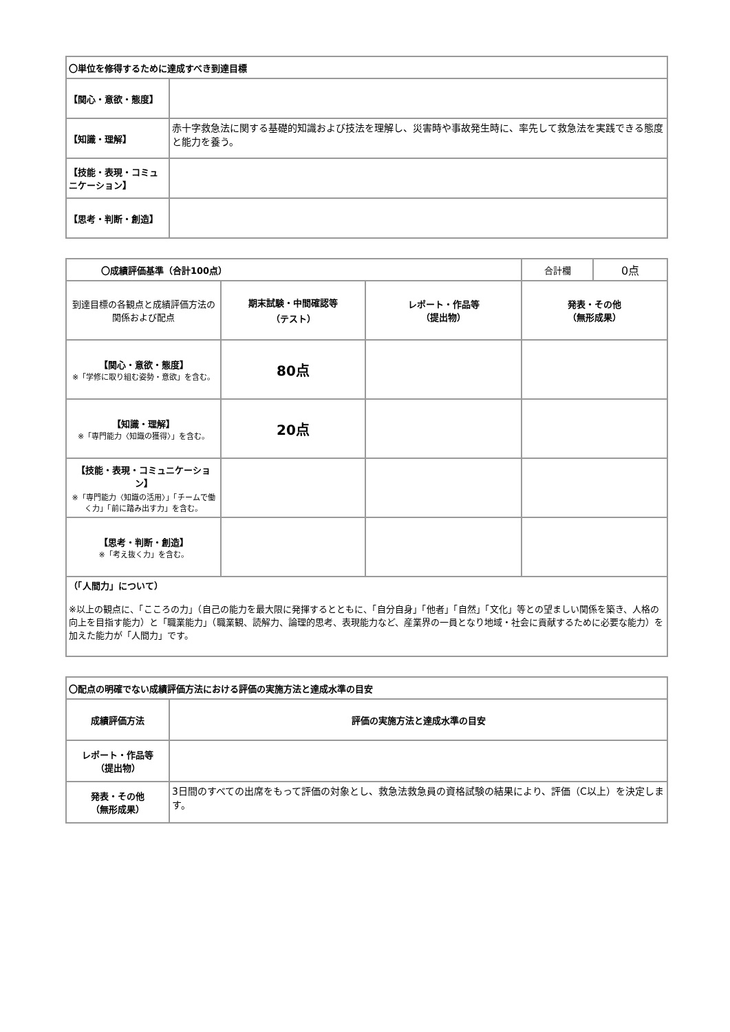| 〇単位を修得するために達成すべき到達目標 | |
| --- | --- |
| 【関心・意欲・態度】 | |
| 【知識・理解】 | 赤十字救急法に関する基礎的知識および技法を理解し、災害時や事故発生時に、率先して救急法を実践できる態度と能力を養う。 |
| 【技能・表現・コミュニケーション】 | |
| 【思考・判断・創造】 | |
| 〇成績評価基準（合計100点） | | | 合計欄 | 0点 |
| 到達目標の各観点と成績評価方法の関係および配点 | 期末試験・中間確認等 （テスト） | レポート・作品等 （提出物） | 発表・その他 （無形成果） | |
| 【関心・意欲・態度】 ※「学修に取り組む姿勢・意欲」を含む。 | 80点 | | | |
| 【知識・理解】 ※「専門能力〈知識の獲得〉」を含む。 | 20点 | | | |
| 【技能・表現・コミュニケーション】 ※「専門能力〈知識の活用〉」「チームで働く力」「前に踏み出す力」を含む。 | | | | |
| 【思考・判断・創造】 ※「考え抜く力」を含む。 | | | | |
| （「人間力」について） ※以上の観点に、「こころの力」（自己の能力を最大限に発揮するとともに、「自分自身」「他者」「自然」「文化」等との望ましい関係を築き、人格の向上を目指す能力）と「職業能力」（職業観、読解力、論理的思考、表現能力など、産業界の一員となり地域・社会に貢献するために必要な能力）を加えた能力が「人間力」です。 | | | | |
| 〇配点の明確でない成績評価方法における評価の実施方法と達成水準の目安 | |
| --- | --- |
| 成績評価方法 | 評価の実施方法と達成水準の目安 |
| レポート・作品等 （提出物） | |
| 発表・その他 （無形成果） | 3日間のすべての出席をもって評価の対象とし、救急法救急員の資格試験の結果により、評価（C以上）を決定します。 |